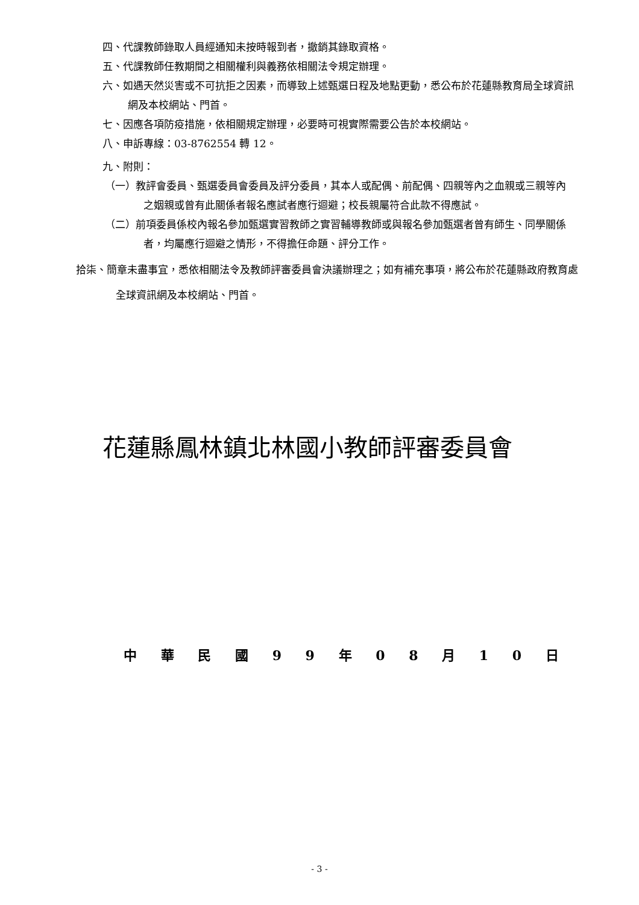四、代課教師錄取人員經通知未按時報到者，撤銷其錄取資格。
五、代課教師任教期間之相關權利與義務依相關法令規定辦理。
六、如遇天然災害或不可抗拒之因素，而導致上述甄選日程及地點更動，悉公布於花蓮縣教育局全球資訊網及本校網站、門首。
七、因應各項防疫措施，依相關規定辦理，必要時可視實際需要公告於本校網站。
八、申訴專線：03-8762554 轉 12。
九、附則：
（一）教評會委員、甄選委員會委員及評分委員，其本人或配偶、前配偶、四親等內之血親或三親等內之姻親或曾有此關係者報名應試者應行迴避；校長親屬符合此款不得應試。
（二）前項委員係校內報名參加甄選實習教師之實習輔導教師或與報名參加甄選者曾有師生、同學關係者，均屬應行迴避之情形，不得擔任命題、評分工作。
拾柒、簡章未盡事宜，悉依相關法令及教師評審委員會決議辦理之；如有補充事項，將公布於花蓮縣政府教育處全球資訊網及本校網站、門首。
花蓮縣鳳林鎮北林國小教師評審委員會
中 華 民 國 9 9 年 0 8 月 1 0 日
- 3 -